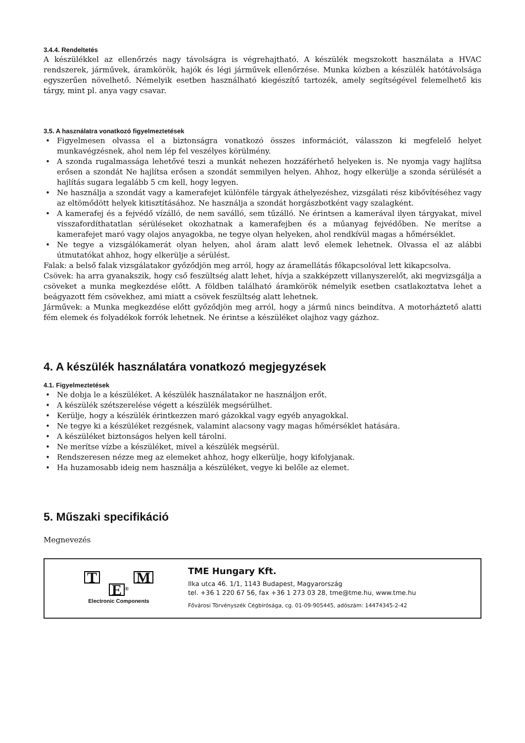3.4.4. Rendeltetés
A készülékkel az ellenőrzés nagy távolságra is végrehajtható. A készülék megszokott használata a HVAC rendszerek, járművek, áramkörök, hajók és légi járművek ellenőrzése. Munka közben a készülék hatótávolsága egyszerűen növelhető. Némelyik esetben használható kiegészítő tartozék, amely segítségével felemelhető kis tárgy, mint pl. anya vagy csavar.
3.5. A használatra vonatkozó figyelmeztetések
• Figyelmesen olvassa el a biztonságra vonatkozó összes információt, válasszon ki megfelelő helyet munkavégzésnek, ahol nem lép fel veszélyes körülmény.
• A szonda rugalmassága lehetővé teszi a munkát nehezen hozzáférhető helyeken is. Ne nyomja vagy hajlítsa erősen a szondát Ne hajlítsa erősen a szondát semmilyen helyen. Ahhoz, hogy elkerülje a szonda sérülését a hajlítás sugara legalább 5 cm kell, hogy legyen.
• Ne használja a szondát vagy a kamerafejet különféle tárgyak áthelyezéshez, vizsgálati rész kibővítéséhez vagy az eltömődött helyek kitisztításához. Ne használja a szondát horgászbotként vagy szalagként.
• A kamerafej és a fejvédő vízálló, de nem saválló, sem tűzálló. Ne érintsen a kamerával ilyen tárgyakat, mivel visszafordíthatatlan sérüléseket okozhatnak a kamerafejben és a műanyag fejvédőben. Ne merítse a kamerafejet maró vagy olajos anyagokba, ne tegye olyan helyeken, ahol rendkívül magas a hőmérséklet.
• Ne tegye a vizsgálókamerát olyan helyen, ahol áram alatt levő elemek lehetnek. Olvassa el az alábbi útmutatókat ahhoz, hogy elkerülje a sérülést.
Falak: a belső falak vizsgálatakor győződjön meg arról, hogy az áramellátás főkapcsolóval lett kikapcsolva.
Csövek: ha arra gyanakszik, hogy cső feszültség alatt lehet, hívja a szakképzett villanyszerelőt, aki megvizsgálja a csöveket a munka megkezdése előtt. A földben található áramkörök némelyik esetben csatlakoztatva lehet a beágyazott fém csövekhez, ami miatt a csövek feszültség alatt lehetnek.
Járművek: a Munka megkezdése előtt győződjön meg arról, hogy a jármű nincs beindítva. A motorháztető alatti fém elemek és folyadékok forrók lehetnek. Ne érintse a készüléket olajhoz vagy gázhoz.
4. A készülék használatára vonatkozó megjegyzések
4.1. Figyelmeztetések
• Ne dobja le a készüléket. A készülék használatakor ne használjon erőt.
• A készülék szétszerelése végett a készülék megsérülhet.
• Kerülje, hogy a készülék érintkezzen maró gázokkal vagy egyéb anyagokkal.
• Ne tegye ki a készüléket rezgésnek, valamint alacsony vagy magas hőmérséklet hatására.
• A készüléket biztonságos helyen kell tárolni.
• Ne merítse vízbe a készüléket, mivel a készülék megsérül.
• Rendszeresen nézze meg az elemeket ahhoz, hogy elkerülje, hogy kifolyjanak.
• Ha huzamosabb ideig nem használja a készüléket, vegye ki belőle az elemet.
5. Műszaki specifikáció
Megnevezés
T M
E <sup>®</sup>
Electronic Components
TME Hungary Kft.
Ilka utca 46. 1/1, 1143 Budapest, Magyarország
tel. +36 1 220 67 56, fax +36 1 273 03 28, tme@tme.hu, www.tme.hu
Fővárosi Törvényszék Cégbírósága, cg. 01-09-905445, adószám: 14474345-2-42